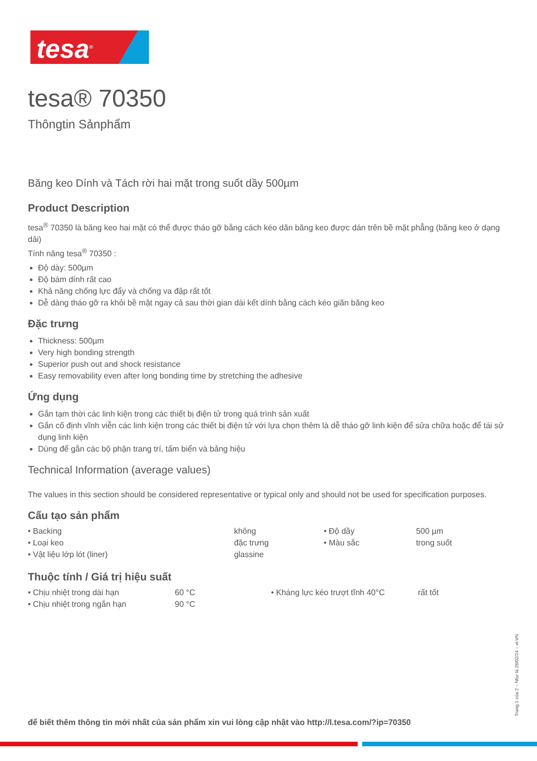tesa<sup>®</sup>
tesa® 70350
Thôngtin Sảnphẩm
Băng keo Dính và Tách rời hai mặt trong suốt dầy 500µm
Product Description
tesa<sup>®</sup> 70350 là băng keo hai mặt có thể được tháo gỡ bằng cách kéo dãn băng keo được dán trên bề mặt phẳng (băng keo ở dạng dải)
Tính năng tesa<sup>®</sup> 70350 :
Độ dày: 500µm
Độ bám dính rất cao
Khả năng chống lực đẩy và chống va đập rất tốt
Dễ dàng tháo gỡ ra khỏi bề mặt ngay cả sau thời gian dài kết dính bằng cách kéo giãn băng keo
Đặc trưng
Thickness: 500µm
Very high bonding strength
Superior push out and shock resistance
Easy removability even after long bonding time by stretching the adhesive
Ứng dụng
Gắn tạm thời các linh kiện trong các thiết bị điện tử trong quá trình sản xuất
Gắn cố định vĩnh viễn các linh kiện trong các thiết bị điện tử với lựa chọn thêm là dễ tháo gỡ linh kiện để sửa chữa hoặc để tái sử dụng linh kiện
Dùng để gắn các bộ phận trang trí, tấm biển và bảng hiệu
Technical Information (average values)
The values in this section should be considered representative or typical only and should not be used for specification purposes.
Cấu tạo sản phẩm
| • Backing | không | • Độ dầy | 500 µm |
| • Loại keo | đặc trưng | • Màu sắc | trong suốt |
| • Vật liệu lớp lót (liner) | glassine | | |
Thuộc tính / Giá trị hiệu suất
| • Chịu nhiệt trong dài hạn | 60 °C | • Kháng lực kéo trượt tĩnh 40°C | rất tốt |
| • Chịu nhiệt trong ngắn hạn | 90 °C | | |
để biết thêm thông tin mới nhất của sản phẩm xin vui lòng cập nhật vào http://l.tesa.com/?ip=70350
Trang 1 của 2 – Như là 28/02/24 – vi-VN